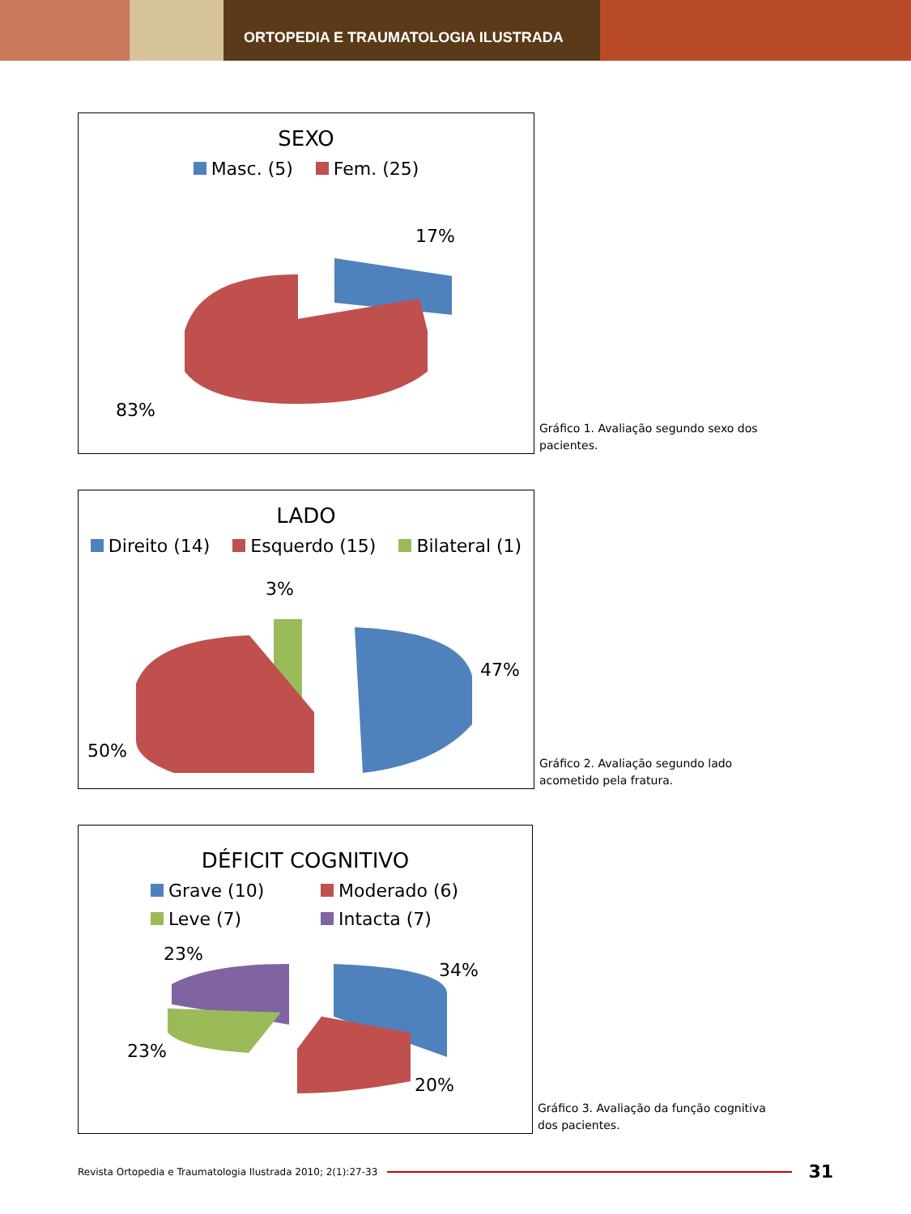ORTOPEDIA E TRAUMATOLOGIA ILUSTRADA
SEXO
Masc. (5) Fem. (25)
17%
83%
Gráfico 1. Avaliação segundo sexo dos pacientes.
LADO
Direito (14) Esquerdo (15) Bilateral (1)
3%
47%
50%
Gráfico 2. Avaliação segundo lado acometido pela fratura.
DÉFICIT COGNITIVO
Grave (10) Moderado (6) Leve (7) Intacta (7)
23%
34%
23%
20%
Gráfico 3. Avaliação da função cognitiva dos pacientes.
Revista Ortopedia e Traumatologia Ilustrada 2010; 2(1):27-33 31